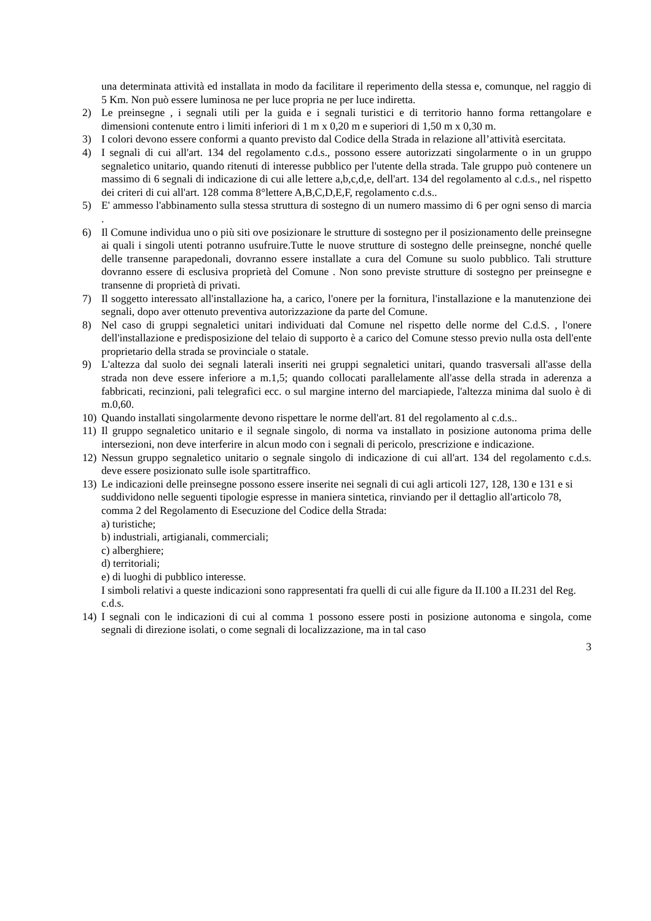una determinata attività ed installata in modo da facilitare il reperimento della stessa e, comunque, nel raggio di 5 Km. Non può essere luminosa ne per luce propria ne per luce indiretta.
2) Le preinsegne , i segnali utili per la guida e i segnali turistici e di territorio hanno forma rettangolare e dimensioni contenute entro i limiti inferiori di 1 m x 0,20 m e superiori di 1,50 m x 0,30 m.
3) I colori devono essere conformi a quanto previsto dal Codice della Strada in relazione all’attività esercitata.
4) I segnali di cui all'art. 134 del regolamento c.d.s., possono essere autorizzati singolarmente o in un gruppo segnaletico unitario, quando ritenuti di interesse pubblico per l'utente della strada. Tale gruppo può contenere un massimo di 6 segnali di indicazione di cui alle lettere a,b,c,d,e, dell'art. 134 del regolamento al c.d.s., nel rispetto dei criteri di cui all'art. 128 comma 8°lettere A,B,C,D,E,F, regolamento c.d.s..
5) E' ammesso l'abbinamento sulla stessa struttura di sostegno di un numero massimo di 6 per ogni senso di marcia .
6) Il Comune individua uno o più siti ove posizionare le strutture di sostegno per il posizionamento delle preinsegne ai quali i singoli utenti potranno usufruire.Tutte le nuove strutture di sostegno delle preinsegne, nonché quelle delle transenne parapedonali, dovranno essere installate a cura del Comune su suolo pubblico. Tali strutture dovranno essere di esclusiva proprietà del Comune . Non sono previste strutture di sostegno per preinsegne e transenne di proprietà di privati.
7) Il soggetto interessato all'installazione ha, a carico, l'onere per la fornitura, l'installazione e la manutenzione dei segnali, dopo aver ottenuto preventiva autorizzazione da parte del Comune.
8) Nel caso di gruppi segnaletici unitari individuati dal Comune nel rispetto delle norme del C.d.S. , l'onere dell'installazione e predisposizione del telaio di supporto è a carico del Comune stesso previo nulla osta dell'ente proprietario della strada se provinciale o statale.
9) L'altezza dal suolo dei segnali laterali inseriti nei gruppi segnaletici unitari, quando trasversali all'asse della strada non deve essere inferiore a m.1,5; quando collocati parallelamente all'asse della strada in aderenza a fabbricati, recinzioni, pali telegrafici ecc. o sul margine interno del marciapiede, l'altezza minima dal suolo è di m.0,60.
10) Quando installati singolarmente devono rispettare le norme dell'art. 81 del regolamento al c.d.s..
11) Il gruppo segnaletico unitario e il segnale singolo, di norma va installato in posizione autonoma prima delle intersezioni, non deve interferire in alcun modo con i segnali di pericolo, prescrizione e indicazione.
12) Nessun gruppo segnaletico unitario o segnale singolo di indicazione di cui all'art. 134 del regolamento c.d.s. deve essere posizionato sulle isole spartitraffico.
13) Le indicazioni delle preinsegne possono essere inserite nei segnali di cui agli articoli 127, 128, 130 e 131 e si suddividono nelle seguenti tipologie espresse in maniera sintetica, rinviando per il dettaglio all'articolo 78, comma 2 del Regolamento di Esecuzione del Codice della Strada:
a) turistiche;
b) industriali, artigianali, commerciali;
c) alberghiere;
d) territoriali;
e) di luoghi di pubblico interesse.
I simboli relativi a queste indicazioni sono rappresentati fra quelli di cui alle figure da II.100 a II.231 del Reg. c.d.s.
14) I segnali con le indicazioni di cui al comma 1 possono essere posti in posizione autonoma e singola, come segnali di direzione isolati, o come segnali di localizzazione, ma in tal caso
3